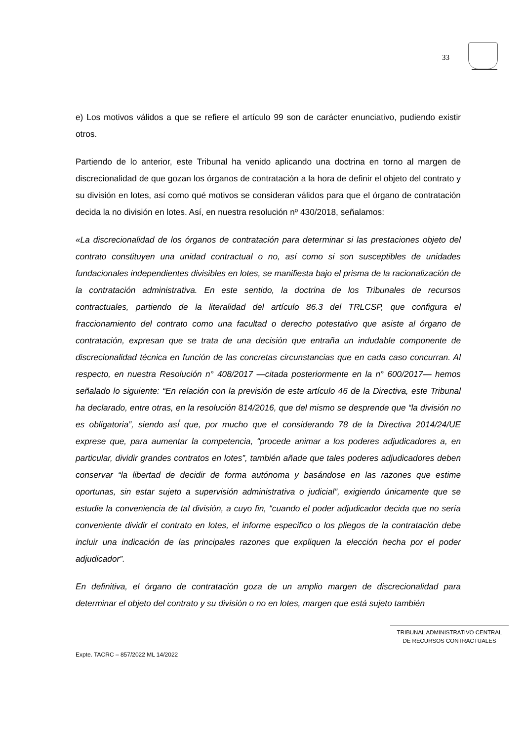33
e) Los motivos válidos a que se refiere el artículo 99 son de carácter enunciativo, pudiendo existir otros.
Partiendo de lo anterior, este Tribunal ha venido aplicando una doctrina en torno al margen de discrecionalidad de que gozan los órganos de contratación a la hora de definir el objeto del contrato y su división en lotes, así como qué motivos se consideran válidos para que el órgano de contratación decida la no división en lotes. Así, en nuestra resolución nº 430/2018, señalamos:
«La discrecionalidad de los órganos de contratación para determinar si las prestaciones objeto del contrato constituyen una unidad contractual o no, así como si son susceptibles de unidades fundacionales independientes divisibles en lotes, se manifiesta bajo el prisma de la racionalización de la contratación administrativa. En este sentido, la doctrina de los Tribunales de recursos contractuales, partiendo de la literalidad del artículo 86.3 del TRLCSP, que configura el fraccionamiento del contrato como una facultad o derecho potestativo que asiste al órgano de contratación, expresan que se trata de una decisión que entraña un indudable componente de discrecionalidad técnica en función de las concretas circunstancias que en cada caso concurran. Al respecto, en nuestra Resolución n° 408/2017 —citada posteriormente en la n° 600/2017— hemos señalado lo siguiente: “En relación con la previsión de este artículo 46 de la Directiva, este Tribunal ha declarado, entre otras, en la resolución 814/2016, que del mismo se desprende que “la división no es obligatoria”, siendo así́ que, por mucho que el considerando 78 de la Directiva 2014/24/UE exprese que, para aumentar la competencia, “procede animar a los poderes adjudicadores a, en particular, dividir grandes contratos en lotes”, también añade que tales poderes adjudicadores deben conservar “la libertad de decidir de forma autónoma y basándose en las razones que estime oportunas, sin estar sujeto a supervisión administrativa o judicial”, exigiendo únicamente que se estudie la conveniencia de tal división, a cuyo fin, “cuando el poder adjudicador decida que no sería conveniente dividir el contrato en lotes, el informe especifico o los pliegos de la contratación debe incluir una indicación de las principales razones que expliquen la elección hecha por el poder adjudicador”.
En definitiva, el órgano de contratación goza de un amplio margen de discrecionalidad para determinar el objeto del contrato y su división o no en lotes, margen que está sujeto también
TRIBUNAL ADMINISTRATIVO CENTRAL
DE RECURSOS CONTRACTUALES
Expte. TACRC – 857/2022 ML 14/2022